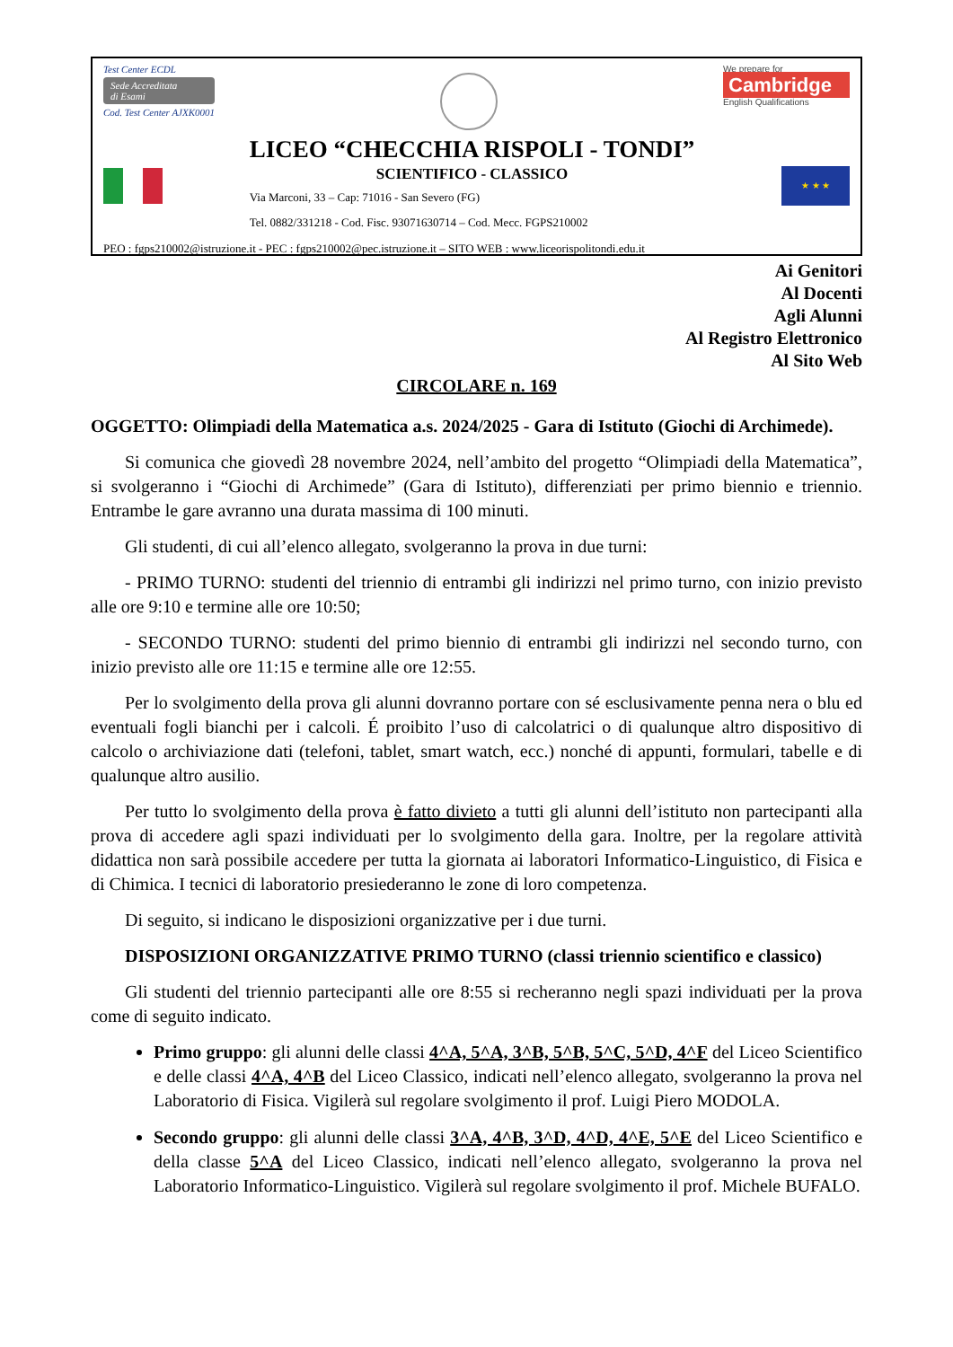Test Center ECDL
Sede Accreditata
di Esami
Cod. Test Center AJXK0001
We prepare for
Cambridge
English Qualifications
LICEO “CHECCHIA RISPOLI - TONDI”
SCIENTIFICO - CLASSICO
Via Marconi, 33 – Cap: 71016 - San Severo (FG)
Tel. 0882/331218 - Cod. Fisc. 93071630714 – Cod. Mecc. FGPS210002
★ ★ ★
PEO : fgps210002@istruzione.it - PEC : fgps210002@pec.istruzione.it – SITO WEB : www.liceorispolitondi.edu.it
Ai Genitori
Al Docenti
Agli Alunni
Al Registro Elettronico
Al Sito Web
CIRCOLARE n. 169
OGGETTO: Olimpiadi della Matematica a.s. 2024/2025 - Gara di Istituto (Giochi di Archimede).
Si comunica che giovedì 28 novembre 2024, nell’ambito del progetto “Olimpiadi della Matematica”, si svolgeranno i “Giochi di Archimede” (Gara di Istituto), differenziati per primo biennio e triennio. Entrambe le gare avranno una durata massima di 100 minuti.
Gli studenti, di cui all’elenco allegato, svolgeranno la prova in due turni:
- PRIMO TURNO: studenti del triennio di entrambi gli indirizzi nel primo turno, con inizio previsto alle ore 9:10 e termine alle ore 10:50;
- SECONDO TURNO: studenti del primo biennio di entrambi gli indirizzi nel secondo turno, con inizio previsto alle ore 11:15 e termine alle ore 12:55.
Per lo svolgimento della prova gli alunni dovranno portare con sé esclusivamente penna nera o blu ed eventuali fogli bianchi per i calcoli. É proibito l’uso di calcolatrici o di qualunque altro dispositivo di calcolo o archiviazione dati (telefoni, tablet, smart watch, ecc.) nonché di appunti, formulari, tabelle e di qualunque altro ausilio.
Per tutto lo svolgimento della prova è fatto divieto a tutti gli alunni dell’istituto non partecipanti alla prova di accedere agli spazi individuati per lo svolgimento della gara. Inoltre, per la regolare attività didattica non sarà possibile accedere per tutta la giornata ai laboratori Informatico-Linguistico, di Fisica e di Chimica. I tecnici di laboratorio presiederanno le zone di loro competenza.
Di seguito, si indicano le disposizioni organizzative per i due turni.
DISPOSIZIONI ORGANIZZATIVE PRIMO TURNO (classi triennio scientifico e classico)
Gli studenti del triennio partecipanti alle ore 8:55 si recheranno negli spazi individuati per la prova come di seguito indicato.
Primo gruppo: gli alunni delle classi 4^A, 5^A, 3^B, 5^B, 5^C, 5^D, 4^F del Liceo Scientifico e delle classi 4^A, 4^B del Liceo Classico, indicati nell’elenco allegato, svolgeranno la prova nel Laboratorio di Fisica. Vigilerà sul regolare svolgimento il prof. Luigi Piero MODOLA.
Secondo gruppo: gli alunni delle classi 3^A, 4^B, 3^D, 4^D, 4^E, 5^E del Liceo Scientifico e della classe 5^A del Liceo Classico, indicati nell’elenco allegato, svolgeranno la prova nel Laboratorio Informatico-Linguistico. Vigilerà sul regolare svolgimento il prof. Michele BUFALO.